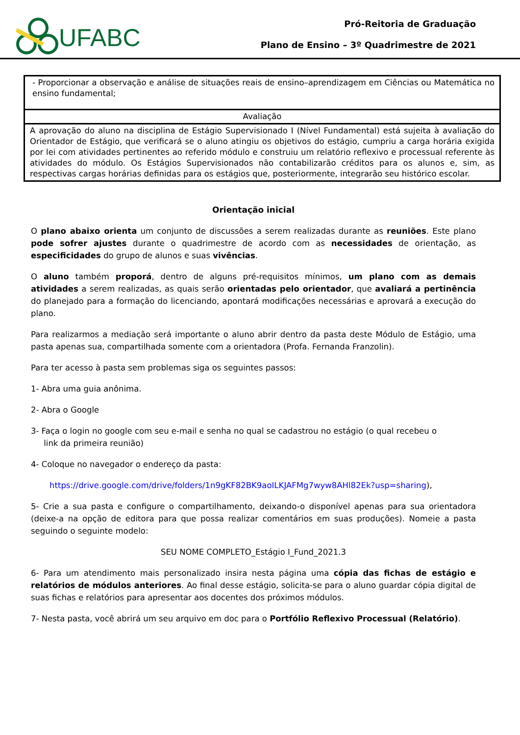UFABC
Pró-Reitoria de Graduação
Plano de Ensino – 3º Quadrimestre de 2021
| - Proporcionar a observação e análise de situações reais de ensino–aprendizagem em Ciências ou Matemática no ensino fundamental; |
| Avaliação |
| A aprovação do aluno na disciplina de Estágio Supervisionado I (Nível Fundamental) está sujeita à avaliação do Orientador de Estágio, que verificará se o aluno atingiu os objetivos do estágio, cumpriu a carga horária exigida por lei com atividades pertinentes ao referido módulo e construiu um relatório reflexivo e processual referente às atividades do módulo. Os Estágios Supervisionados não contabilizarão créditos para os alunos e, sim, as respectivas cargas horárias definidas para os estágios que, posteriormente, integrarão seu histórico escolar. |
Orientação inicial
O plano abaixo orienta um conjunto de discussões a serem realizadas durante as reuniões. Este plano pode sofrer ajustes durante o quadrimestre de acordo com as necessidades de orientação, as especificidades do grupo de alunos e suas vivências.
O aluno também proporá, dentro de alguns pré-requisitos mínimos, um plano com as demais atividades a serem realizadas, as quais serão orientadas pelo orientador, que avaliará a pertinência do planejado para a formação do licenciando, apontará modificações necessárias e aprovará a execução do plano.
Para realizarmos a mediação será importante o aluno abrir dentro da pasta deste Módulo de Estágio, uma pasta apenas sua, compartilhada somente com a orientadora (Profa. Fernanda Franzolin).
Para ter acesso à pasta sem problemas siga os seguintes passos:
1- Abra uma guia anônima.
2- Abra o Google
3- Faça o login no google com seu e-mail e senha no qual se cadastrou no estágio (o qual recebeu o
link da primeira reunião)
4- Coloque no navegador o endereço da pasta:
https://drive.google.com/drive/folders/1n9gKF82BK9aoILKJAFMg7wyw8AHl82Ek?usp=sharing),
5- Crie a sua pasta e configure o compartilhamento, deixando-o disponível apenas para sua orientadora (deixe-a na opção de editora para que possa realizar comentários em suas produções). Nomeie a pasta seguindo o seguinte modelo:
SEU NOME COMPLETO_Estágio I_Fund_2021.3
6- Para um atendimento mais personalizado insira nesta página uma cópia das fichas de estágio e relatórios de módulos anteriores. Ao final desse estágio, solicita-se para o aluno guardar cópia digital de suas fichas e relatórios para apresentar aos docentes dos próximos módulos.
7- Nesta pasta, você abrirá um seu arquivo em doc para o Portfólio Reflexivo Processual (Relatório).